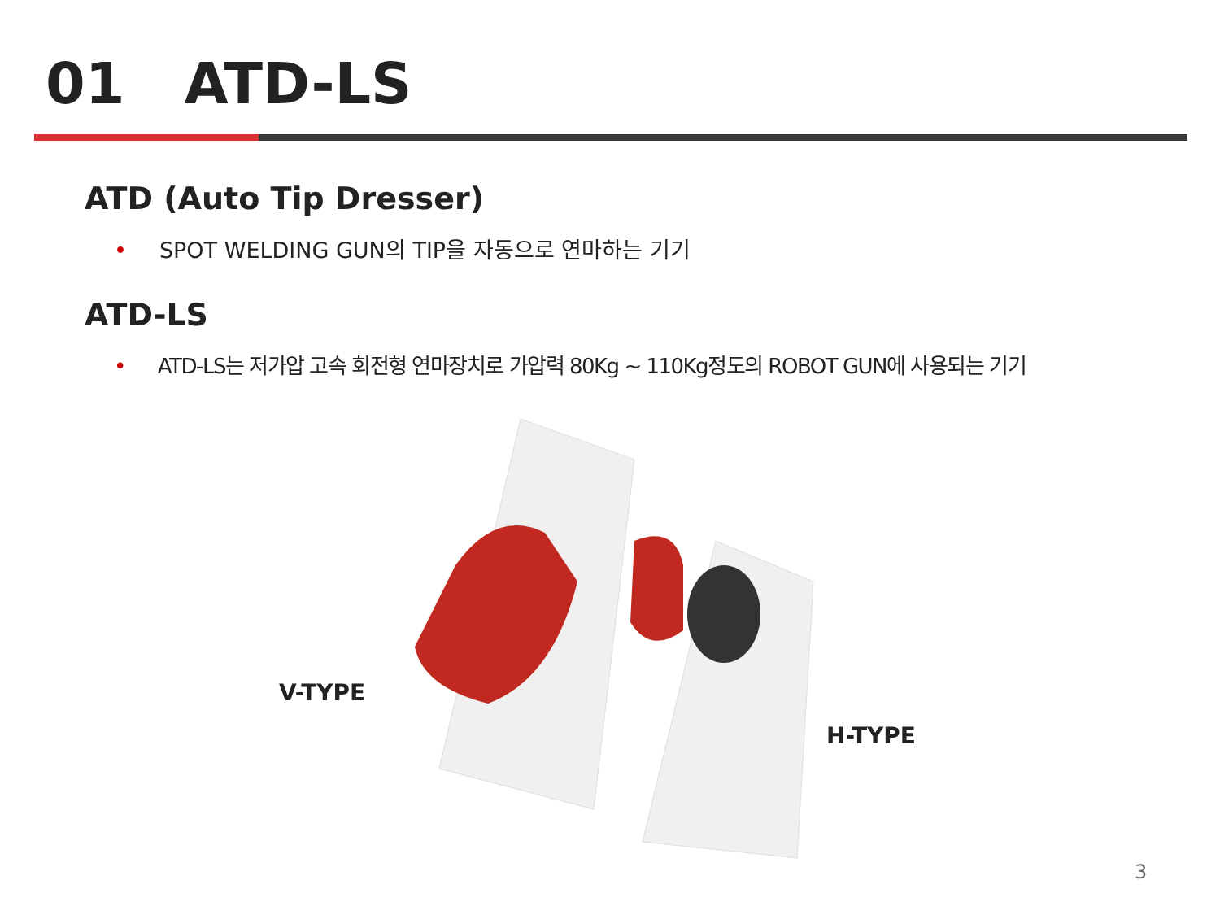01 ATD-LS
ATD (Auto Tip Dresser)
• SPOT WELDING GUN의 TIP을 자동으로 연마하는 기기
ATD-LS
• ATD-LS는 저가압 고속 회전형 연마장치로 가압력 80Kg ~ 110Kg정도의 ROBOT GUN에 사용되는 기기
V-TYPE
H-TYPE
3